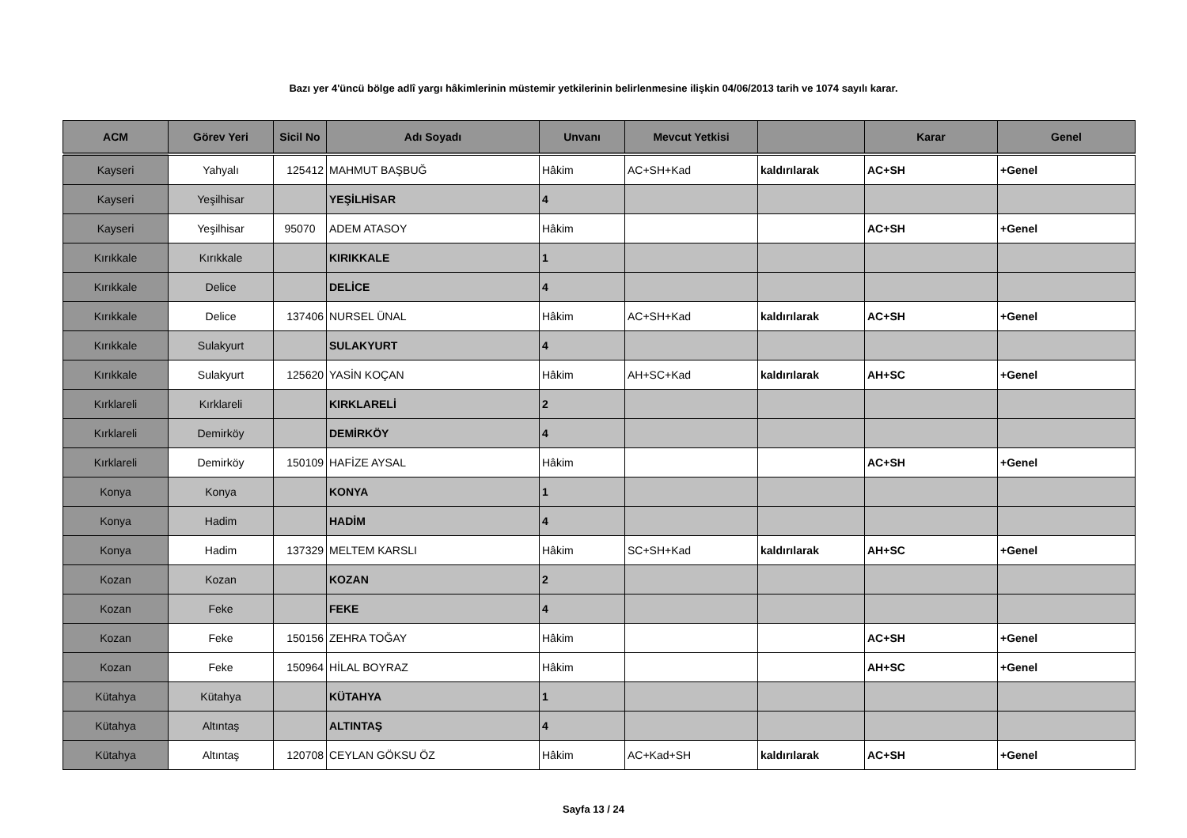Bazı yer 4'üncü bölge adlî yargı hâkimlerinin müstemir yetkilerinin belirlenmesine ilişkin 04/06/2013 tarih ve 1074 sayılı karar.
| ACM | Görev Yeri | Sicil No | Adı Soyadı | Unvanı | Mevcut Yetkisi | | Karar | Genel |
| --- | --- | --- | --- | --- | --- | --- | --- | --- |
| Kayseri | Yahyalı | 125412 | MAHMUT BAŞBUĞ | Hâkim | AC+SH+Kad | kaldırılarak | AC+SH | +Genel |
| Kayseri | Yeşilhisar | | YEŞİLHİSAR | 4 | | | | |
| Kayseri | Yeşilhisar | 95070 | ADEM ATASOY | Hâkim | | | AC+SH | +Genel |
| Kırıkkale | Kırıkkale | | KIRIKKALE | 1 | | | | |
| Kırıkkale | Delice | | DELİCE | 4 | | | | |
| Kırıkkale | Delice | 137406 | NURSEL ÜNAL | Hâkim | AC+SH+Kad | kaldırılarak | AC+SH | +Genel |
| Kırıkkale | Sulakyurt | | SULAKYURT | 4 | | | | |
| Kırıkkale | Sulakyurt | 125620 | YASİN KOÇAN | Hâkim | AH+SC+Kad | kaldırılarak | AH+SC | +Genel |
| Kırklareli | Kırklareli | | KIRKLARELİ | 2 | | | | |
| Kırklareli | Demirköy | | DEMİRKÖY | 4 | | | | |
| Kırklareli | Demirköy | 150109 | HAFİZE AYSAL | Hâkim | | | AC+SH | +Genel |
| Konya | Konya | | KONYA | 1 | | | | |
| Konya | Hadim | | HADİM | 4 | | | | |
| Konya | Hadim | 137329 | MELTEM KARSLI | Hâkim | SC+SH+Kad | kaldırılarak | AH+SC | +Genel |
| Kozan | Kozan | | KOZAN | 2 | | | | |
| Kozan | Feke | | FEKE | 4 | | | | |
| Kozan | Feke | 150156 | ZEHRA TOĞAY | Hâkim | | | AC+SH | +Genel |
| Kozan | Feke | 150964 | HİLAL BOYRAZ | Hâkim | | | AH+SC | +Genel |
| Kütahya | Kütahya | | KÜTAHYA | 1 | | | | |
| Kütahya | Altıntaş | | ALTINTAŞ | 4 | | | | |
| Kütahya | Altıntaş | 120708 | CEYLAN GÖKSU ÖZ | Hâkim | AC+Kad+SH | kaldırılarak | AC+SH | +Genel |
Sayfa 13 / 24